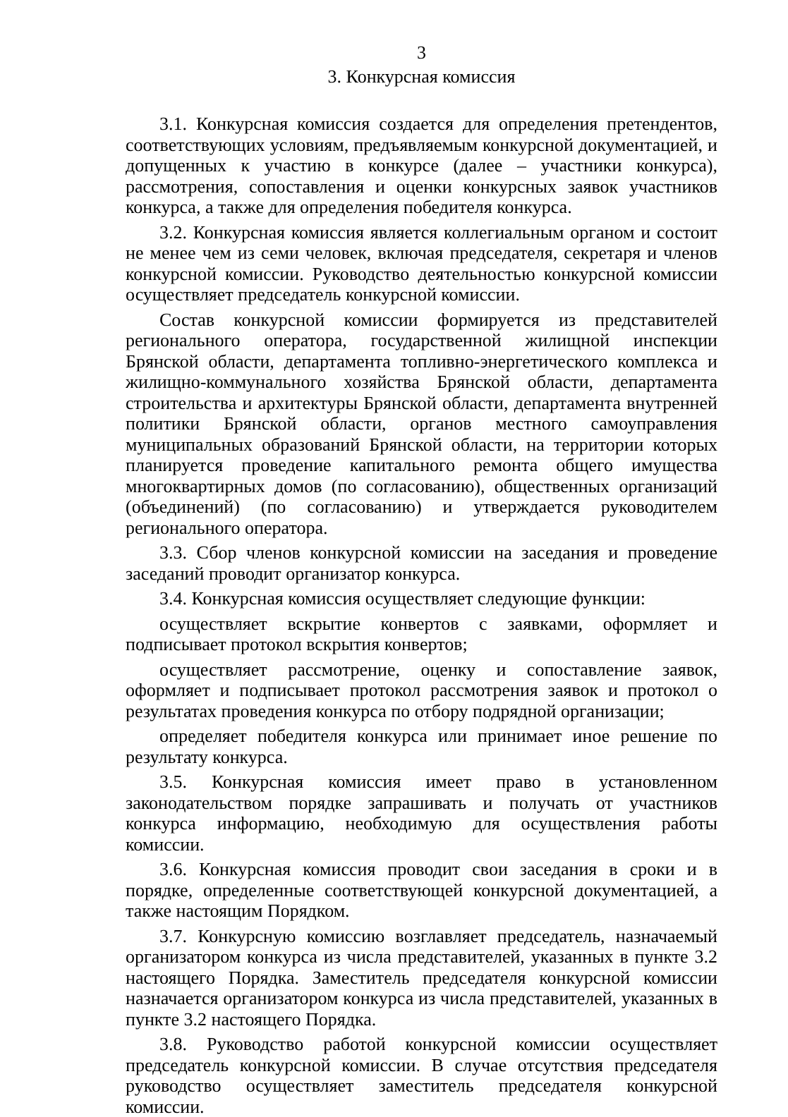3
3. Конкурсная комиссия
3.1. Конкурсная комиссия создается для определения претендентов, соответствующих условиям, предъявляемым конкурсной документацией, и допущенных к участию в конкурсе (далее – участники конкурса), рассмотрения, сопоставления и оценки конкурсных заявок участников конкурса, а также для определения победителя конкурса.
3.2. Конкурсная комиссия является коллегиальным органом и состоит не менее чем из семи человек, включая председателя, секретаря и членов конкурсной комиссии. Руководство деятельностью конкурсной комиссии осуществляет председатель конкурсной комиссии.
Состав конкурсной комиссии формируется из представителей регионального оператора, государственной жилищной инспекции Брянской области, департамента топливно-энергетического комплекса и жилищно-коммунального хозяйства Брянской области, департамента строительства и архитектуры Брянской области, департамента внутренней политики Брянской области, органов местного самоуправления муниципальных образований Брянской области, на территории которых планируется проведение капитального ремонта общего имущества многоквартирных домов (по согласованию), общественных организаций (объединений) (по согласованию) и утверждается руководителем регионального оператора.
3.3. Сбор членов конкурсной комиссии на заседания и проведение заседаний проводит организатор конкурса.
3.4. Конкурсная комиссия осуществляет следующие функции:
осуществляет вскрытие конвертов с заявками, оформляет и подписывает протокол вскрытия конвертов;
осуществляет рассмотрение, оценку и сопоставление заявок, оформляет и подписывает протокол рассмотрения заявок и протокол о результатах проведения конкурса по отбору подрядной организации;
определяет победителя конкурса или принимает иное решение по результату конкурса.
3.5. Конкурсная комиссия имеет право в установленном законодательством порядке запрашивать и получать от участников конкурса информацию, необходимую для осуществления работы комиссии.
3.6. Конкурсная комиссия проводит свои заседания в сроки и в порядке, определенные соответствующей конкурсной документацией, а также настоящим Порядком.
3.7. Конкурсную комиссию возглавляет председатель, назначаемый организатором конкурса из числа представителей, указанных в пункте 3.2 настоящего Порядка. Заместитель председателя конкурсной комиссии назначается организатором конкурса из числа представителей, указанных в пункте 3.2 настоящего Порядка.
3.8. Руководство работой конкурсной комиссии осуществляет председатель конкурсной комиссии. В случае отсутствия председателя руководство осуществляет заместитель председателя конкурсной комиссии.